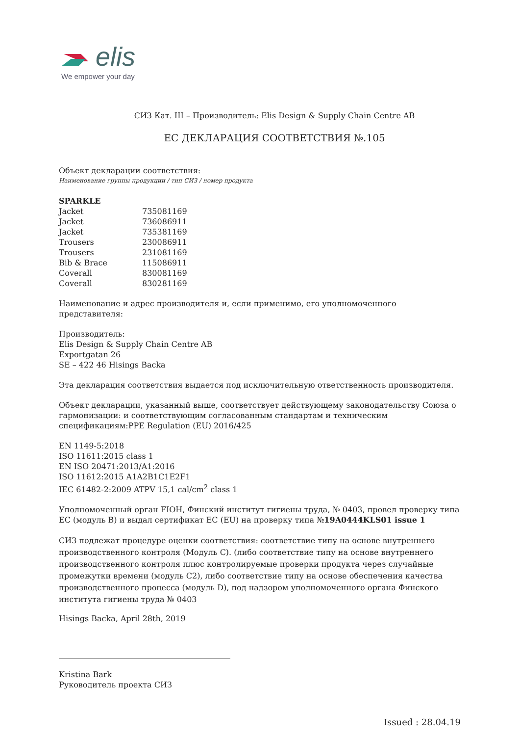elis
We empower your day
СИЗ Кат. III – Производитель: Elis Design & Supply Chain Centre AB
ЕС ДЕКЛАРАЦИЯ СООТВЕТСТВИЯ №.105
Объект декларации соответствия:
Наименование группы продукции / тип СИЗ / номер продукта
SPARKLE
| Jacket | 735081169 |
| Jacket | 736086911 |
| Jacket | 735381169 |
| Trousers | 230086911 |
| Trousers | 231081169 |
| Bib & Brace | 115086911 |
| Coverall | 830081169 |
| Coverall | 830281169 |
Наименование и адрес производителя и, если применимо, его уполномоченного представителя:
Производитель:
Elis Design & Supply Chain Centre AB
Exportgatan 26
SE – 422 46 Hisings Backa
Эта декларация соответствия выдается под исключительную ответственность производителя.
Объект декларации, указанный выше, соответствует действующему законодательству Союза о гармонизации: и соответствующим согласованным стандартам и техническим спецификациям:PPE Regulation (EU) 2016/425
EN 1149-5:2018
ISO 11611:2015 class 1
EN ISO 20471:2013/A1:2016
ISO 11612:2015 A1A2B1C1E2F1
IEC 61482-2:2009 ATPV 15,1 cal/cm<sup>2</sup> class 1
Уполномоченный орган FIOH, Финский институт гигиены труда, № 0403, провел проверку типа ЕС (модуль B) и выдал сертификат ЕС (EU) на проверку типа №19A0444KLS01 issue 1
СИЗ подлежат процедуре оценки соответствия: соответствие типу на основе внутреннего производственного контроля (Модуль C). (либо соответствие типу на основе внутреннего производственного контроля плюс контролируемые проверки продукта через случайные промежутки времени (модуль C2), либо соответствие типу на основе обеспечения качества производственного процесса (модуль D), под надзором уполномоченного органа Финского института гигиены труда № 0403
Hisings Backa, April 28th, 2019
Kristina Bark
Руководитель проекта СИЗ
Issued : 28.04.19